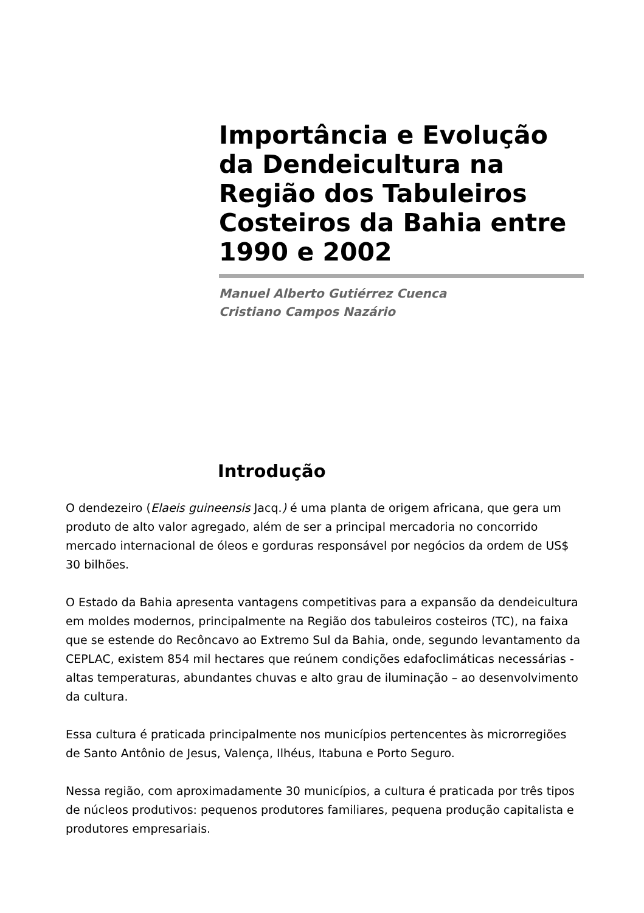Importância e Evolução da Dendeicultura na Região dos Tabuleiros Costeiros da Bahia entre 1990 e 2002
Manuel Alberto Gutiérrez Cuenca
Cristiano Campos Nazário
Introdução
O dendezeiro (Elaeis guineensis Jacq.) é uma planta de origem africana, que gera um produto de alto valor agregado, além de ser a principal mercadoria no concorrido mercado internacional de óleos e gorduras responsável por negócios da ordem de US$ 30 bilhões.
O Estado da Bahia apresenta vantagens competitivas para a expansão da dendeicultura em moldes modernos, principalmente na Região dos tabuleiros costeiros (TC), na faixa que se estende do Recôncavo ao Extremo Sul da Bahia, onde, segundo levantamento da CEPLAC, existem 854 mil hectares que reúnem condições edafoclimáticas necessárias - altas temperaturas, abundantes chuvas e alto grau de iluminação – ao desenvolvimento da cultura.
Essa cultura é praticada principalmente nos municípios pertencentes às microrregiões de Santo Antônio de Jesus, Valença, Ilhéus, Itabuna e Porto Seguro.
Nessa região, com aproximadamente 30 municípios, a cultura é praticada por três tipos de núcleos produtivos: pequenos produtores familiares, pequena produção capitalista e produtores empresariais.